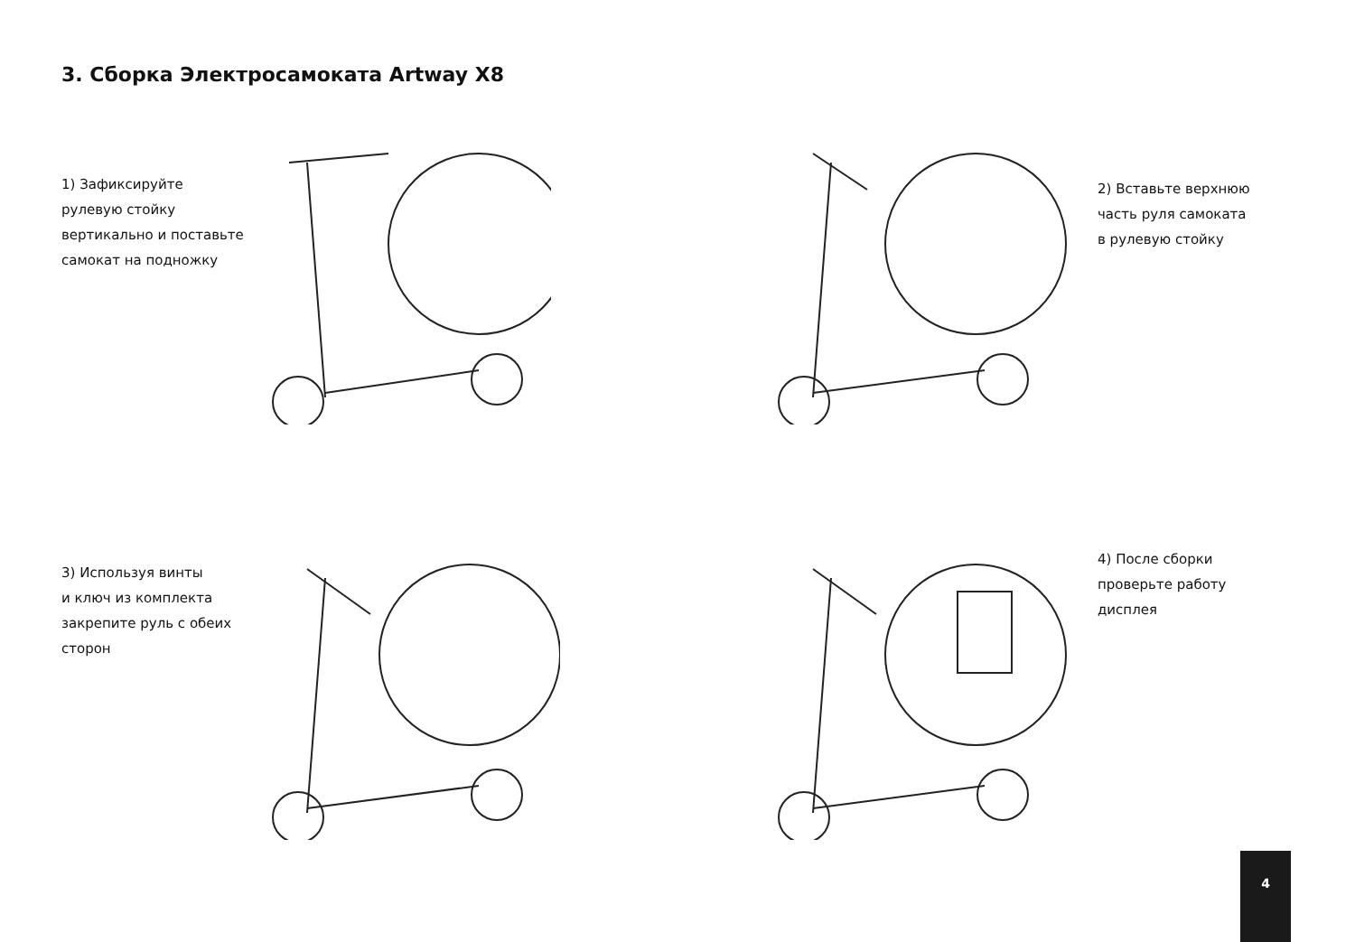3. Сборка Электросамоката Artway X8
1) Зафиксируйте
рулевую стойку
вертикально и поставьте
самокат на подножку
2) Вставьте верхнюю
часть руля самоката
в рулевую стойку
3) Используя винты
и ключ из комплекта
закрепите руль с обеих
сторон
4) После сборки
проверьте работу
дисплея
4